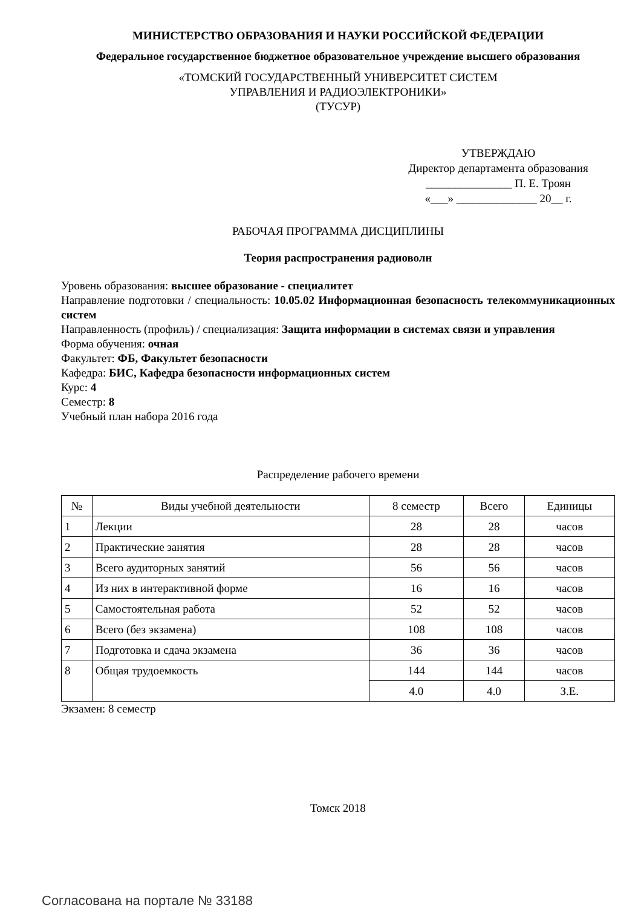МИНИСТЕРСТВО ОБРАЗОВАНИЯ И НАУКИ РОССИЙСКОЙ ФЕДЕРАЦИИ
Федеральное государственное бюджетное образовательное учреждение высшего образования
«ТОМСКИЙ ГОСУДАРСТВЕННЫЙ УНИВЕРСИТЕТ СИСТЕМ
УПРАВЛЕНИЯ И РАДИОЭЛЕКТРОНИКИ»
(ТУСУР)
УТВЕРЖДАЮ
Директор департамента образования
_______________ П. Е. Троян
«___» ______________ 20__ г.
РАБОЧАЯ ПРОГРАММА ДИСЦИПЛИНЫ
Теория распространения радиоволн
Уровень образования: высшее образование - специалитет
Направление подготовки / специальность: 10.05.02 Информационная безопасность телекоммуникационных систем
Направленность (профиль) / специализация: Защита информации в системах связи и управления
Форма обучения: очная
Факультет: ФБ, Факультет безопасности
Кафедра: БИС, Кафедра безопасности информационных систем
Курс: 4
Семестр: 8
Учебный план набора 2016 года
Распределение рабочего времени
| № | Виды учебной деятельности | 8 семестр | Всего | Единицы |
| --- | --- | --- | --- | --- |
| 1 | Лекции | 28 | 28 | часов |
| 2 | Практические занятия | 28 | 28 | часов |
| 3 | Всего аудиторных занятий | 56 | 56 | часов |
| 4 | Из них в интерактивной форме | 16 | 16 | часов |
| 5 | Самостоятельная работа | 52 | 52 | часов |
| 6 | Всего (без экзамена) | 108 | 108 | часов |
| 7 | Подготовка и сдача экзамена | 36 | 36 | часов |
| 8 | Общая трудоемкость | 144 | 144 | часов |
| | | 4.0 | 4.0 | З.Е. |
Экзамен: 8 семестр
Томск 2018
Согласована на портале № 33188